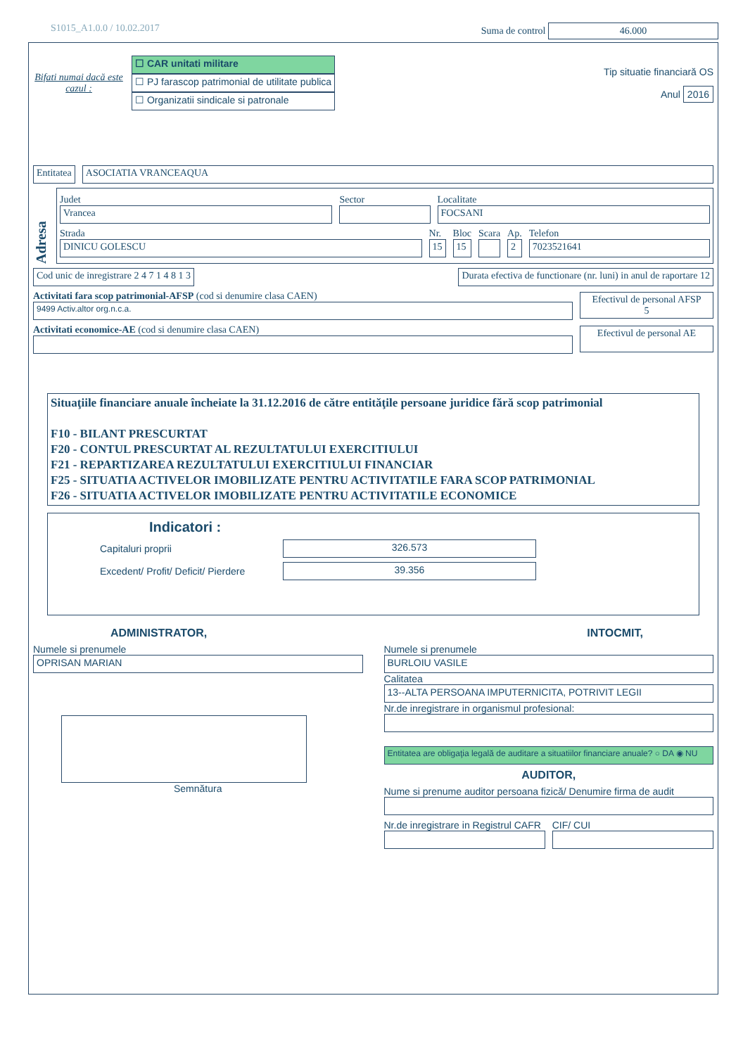S1015_A1.0.0 / 10.02.2017 Suma de control 46.000
Bifati numai dacă este cazul :
☐ CAR unitati militare
☐ PJ farascop patrimonial de utilitate publica
☐ Organizatii sindicale si patronale
Tip situatie financiară OS
Anul 2016
Entitatea ASOCIATIA VRANCEAQUA
Adresa
Judet
Vrancea
Sector
Localitate
FOCSANI
Strada
DINICU GOLESCU
Nr.
15
Bloc
15
Scara
Ap.
2
Telefon
7023521641
Cod unic de inregistrare 2 4 7 1 4 8 1 3 Durata efectiva de functionare (nr. luni) in anul de raportare 12
Activitati fara scop patrimonial-AFSP (cod si denumire clasa CAEN)
9499 Activ.altor org.n.c.a.
Efectivul de personal AFSP
5
Activitati economice-AE (cod si denumire clasa CAEN)
Efectivul de personal AE
Situaţiile financiare anuale încheiate la 31.12.2016 de către entităţile persoane juridice fără scop patrimonial
F10 - BILANT PRESCURTAT
F20 - CONTUL PRESCURTAT AL REZULTATULUI EXERCITIULUI
F21 - REPARTIZAREA REZULTATULUI EXERCITIULUI FINANCIAR
F25 - SITUATIA ACTIVELOR IMOBILIZATE PENTRU ACTIVITATILE FARA SCOP PATRIMONIAL
F26 - SITUATIA ACTIVELOR IMOBILIZATE PENTRU ACTIVITATILE ECONOMICE
Indicatori :
Capitaluri proprii 326.573
Excedent/ Profit/ Deficit/ Pierdere 39.356
ADMINISTRATOR,
Numele si prenumele
OPRISAN MARIAN
Semnătura
INTOCMIT,
Numele si prenumele
BURLOIU VASILE
Calitatea
13--ALTA PERSOANA IMPUTERNICITA, POTRIVIT LEGII
Nr.de inregistrare in organismul profesional:
Entitatea are obligaţia legală de auditare a situatiilor financiare anuale? ○ DA ◉ NU
AUDITOR,
Nume si prenume auditor persoana fizică/ Denumire firma de audit
Nr.de inregistrare in Registrul CAFR
CIF/ CUI